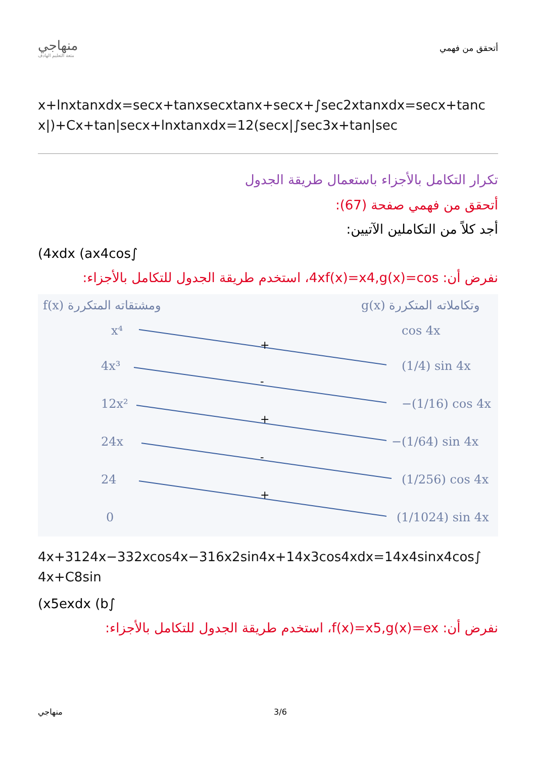منهاجي
متعة التعليم الهادف
أتحقق من فهمي
x+lnxtanxdx=secx+tanxsecxtanx+secx+∫sec2xtanxdx=secx+tanc x|)+Cx+tan|secx+lnxtanxdx=12(secx|∫sec3x+tan|sec
تكرار التكامل بالأجزاء باستعمال طريقة الجدول
أتحقق من فهمي صفحة (67):
أجد كلاً من التكاملين الآتيين:
(4xdx (ax4cos∫
نفرض أن: 4xf(x)=x4,g(x)=cos، استخدم طريقة الجدول للتكامل بالأجزاء:
f(x) ومشتقاته المتكررة
g(x) وتكاملاته المتكررة
x⁴
4x³
12x²
24x
24
0
cos 4x
(1/4) sin 4x
−(1/16) cos 4x
−(1/64) sin 4x
(1/256) cos 4x
(1/1024) sin 4x
+
-
+
-
+
4x+3124x−332xcos4x−316x2sin4x+14x3cos4xdx=14x4sinx4cos∫ 4x+C8sin
(x5exdx (b∫
نفرض أن: f(x)=x5,g(x)=ex، استخدم طريقة الجدول للتكامل بالأجزاء:
منهاجي 3/6